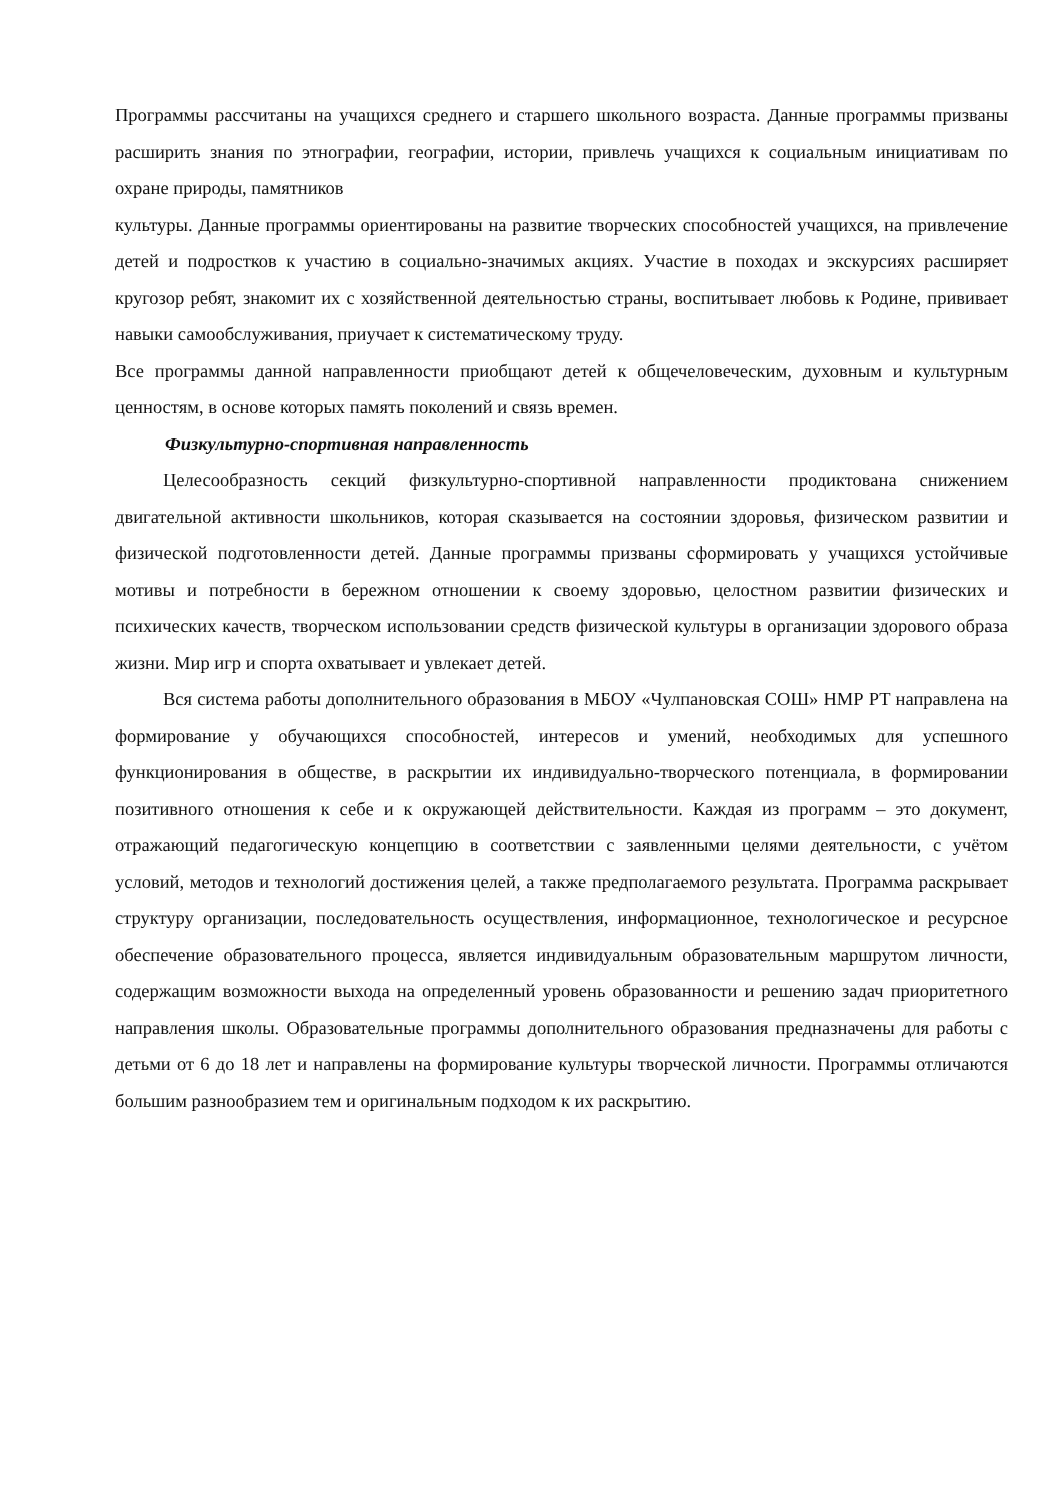Программы рассчитаны на учащихся среднего и старшего школьного возраста. Данные программы призваны расширить знания по этнографии, географии, истории, привлечь учащихся к социальным инициативам по охране природы, памятников
культуры. Данные программы ориентированы на развитие творческих способностей учащихся, на привлечение детей и подростков к участию в социально-значимых акциях. Участие в походах и экскурсиях расширяет кругозор ребят, знакомит их с хозяйственной деятельностью страны, воспитывает любовь к Родине, прививает навыки самообслуживания, приучает к систематическому труду.
Все программы данной направленности приобщают детей к общечеловеческим, духовным и культурным ценностям, в основе которых память поколений и связь времен.
Физкультурно-спортивная направленность
Целесообразность секций физкультурно-спортивной направленности продиктована снижением двигательной активности школьников, которая сказывается на состоянии здоровья, физическом развитии и физической подготовленности детей. Данные программы призваны сформировать у учащихся устойчивые мотивы и потребности в бережном отношении к своему здоровью, целостном развитии физических и психических качеств, творческом использовании средств физической культуры в организации здорового образа жизни. Мир игр и спорта охватывает и увлекает детей.
Вся система работы дополнительного образования в МБОУ «Чулпановская СОШ» НМР РТ направлена на формирование у обучающихся способностей, интересов и умений, необходимых для успешного функционирования в обществе, в раскрытии их индивидуально-творческого потенциала, в формировании позитивного отношения к себе и к окружающей действительности. Каждая из программ – это документ, отражающий педагогическую концепцию в соответствии с заявленными целями деятельности, с учётом условий, методов и технологий достижения целей, а также предполагаемого результата. Программа раскрывает структуру организации, последовательность осуществления, информационное, технологическое и ресурсное обеспечение образовательного процесса, является индивидуальным образовательным маршрутом личности, содержащим возможности выхода на определенный уровень образованности и решению задач приоритетного направления школы. Образовательные программы дополнительного образования предназначены для работы с детьми от 6 до 18 лет и направлены на формирование культуры творческой личности. Программы отличаются большим разнообразием тем и оригинальным подходом к их раскрытию.